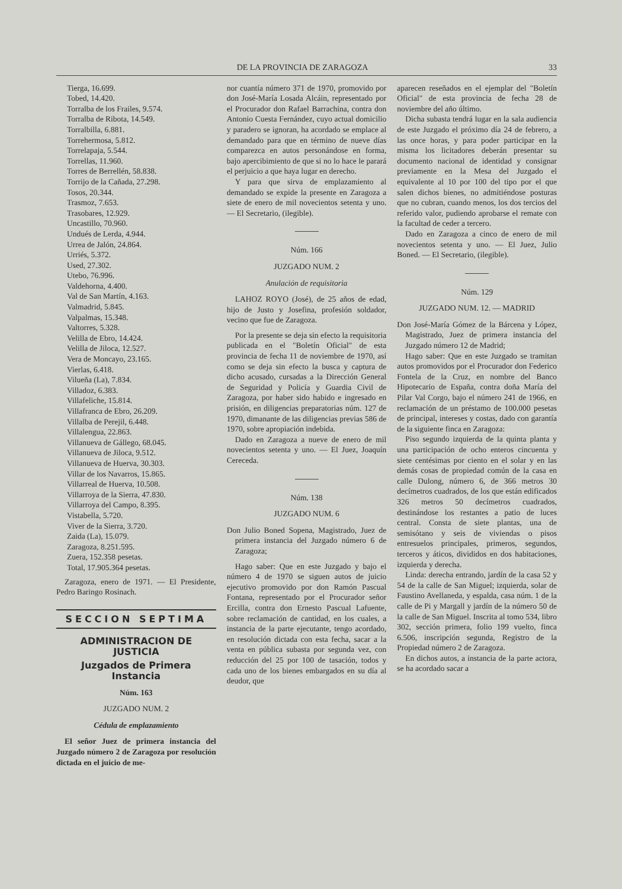DE LA PROVINCIA DE ZARAGOZA 33
Tierga, 16.699.
Tobed, 14.420.
Torralba de los Frailes, 9.574.
Torralba de Ribota, 14.549.
Torralbilla, 6.881.
Torrehermosa, 5.812.
Torrelapaja, 5.544.
Torrellas, 11.960.
Torres de Berrellén, 58.838.
Torrijo de la Cañada, 27.298.
Tosos, 20.344.
Trasmoz, 7.653.
Trasobares, 12.929.
Uncastillo, 70.960.
Undués de Lerda, 4.944.
Urrea de Jalón, 24.864.
Urriés, 5.372.
Used, 27.302.
Utebo, 76.996.
Valdehorna, 4.400.
Val de San Martín, 4.163.
Valmadrid, 5.845.
Valpalmas, 15.348.
Valtorres, 5.328.
Velilla de Ebro, 14.424.
Velilla de Jiloca, 12.527.
Vera de Moncayo, 23.165.
Vierlas, 6.418.
Vilueña (La), 7.834.
Villadoz, 6.383.
Villafeliche, 15.814.
Villafranca de Ebro, 26.209.
Villalba de Perejil, 6.448.
Villalengua, 22.863.
Villanueva de Gállego, 68.045.
Villanueva de Jiloca, 9.512.
Villanueva de Huerva, 30.303.
Villar de los Navarros, 15.865.
Villarreal de Huerva, 10.508.
Villarroya de la Sierra, 47.830.
Villarroya del Campo, 8.395.
Vistabella, 5.720.
Viver de la Sierra, 3.720.
Zaida (La), 15.079.
Zaragoza, 8.251.595.
Zuera, 152.358 pesetas.
Total, 17.905.364 pesetas.
Zaragoza, enero de 1971. — El Presidente, Pedro Baringo Rosinach.
SECCION SEPTIMA
ADMINISTRACION DE JUSTICIA
Juzgados de Primera Instancia
Núm. 163
JUZGADO NUM. 2
Cédula de emplazamiento
El señor Juez de primera instancia del Juzgado número 2 de Zaragoza por resolución dictada en el juicio de me-
nor cuantía número 371 de 1970, promovido por don José-María Losada Alcáin, representado por el Procurador don Rafael Barrachina, contra don Antonio Cuesta Fernández, cuyo actual domicilio y paradero se ignoran, ha acordado se emplace al demandado para que en término de nueve días comparezca en autos personándose en forma, bajo apercibimiento de que si no lo hace le parará el perjuicio a que haya lugar en derecho.
Y para que sirva de emplazamiento al demandado se expide la presente en Zaragoza a siete de enero de mil novecientos setenta y uno. — El Secretario, (ilegible).
Núm. 166
JUZGADO NUM. 2
Anulación de requisitoria
LAHOZ ROYO (José), de 25 años de edad, hijo de Justo y Josefina, profesión soldador, vecino que fue de Zaragoza.
Por la presente se deja sin efecto la requisitoria publicada en el "Boletín Oficial" de esta provincia de fecha 11 de noviembre de 1970, así como se deja sin efecto la busca y captura de dicho acusado, cursadas a la Dirección General de Seguridad y Policía y Guardia Civil de Zaragoza, por haber sido habido e ingresado en prisión, en diligencias preparatorias núm. 127 de 1970, dimanante de las diligencias previas 586 de 1970, sobre apropiación indebida.
Dado en Zaragoza a nueve de enero de mil novecientos setenta y uno. — El Juez, Joaquín Cereceda.
Núm. 138
JUZGADO NUM. 6
Don Julio Boned Sopena, Magistrado, Juez de primera instancia del Juzgado número 6 de Zaragoza;
Hago saber: Que en este Juzgado y bajo el número 4 de 1970 se siguen autos de juicio ejecutivo promovido por don Ramón Pascual Fontana, representado por el Procurador señor Ercilla, contra don Ernesto Pascual Lafuente, sobre reclamación de cantidad, en los cuales, a instancia de la parte ejecutante, tengo acordado, en resolución dictada con esta fecha, sacar a la venta en pública subasta por segunda vez, con reducción del 25 por 100 de tasación, todos y cada uno de los bienes embargados en su día al deudor, que
aparecen reseñados en el ejemplar del "Boletín Oficial" de esta provincia de fecha 28 de noviembre del año último.
Dicha subasta tendrá lugar en la sala audiencia de este Juzgado el próximo día 24 de febrero, a las once horas, y para poder participar en la misma los licitadores deberán presentar su documento nacional de identidad y consignar previamente en la Mesa del Juzgado el equivalente al 10 por 100 del tipo por el que salen dichos bienes, no admitiéndose posturas que no cubran, cuando menos, los dos tercios del referido valor, pudiendo aprobarse el remate con la facultad de ceder a tercero.
Dado en Zaragoza a cinco de enero de mil novecientos setenta y uno. — El Juez, Julio Boned. — El Secretario, (ilegible).
Núm. 129
JUZGADO NUM. 12. — MADRID
Don José-María Gómez de la Bárcena y López, Magistrado, Juez de primera instancia del Juzgado número 12 de Madrid;
Hago saber: Que en este Juzgado se tramitan autos promovidos por el Procurador don Federico Fontela de la Cruz, en nombre del Banco Hipotecario de España, contra doña María del Pilar Val Corgo, bajo el número 241 de 1966, en reclamación de un préstamo de 100.000 pesetas de principal, intereses y costas, dado con garantía de la siguiente finca en Zaragoza:
Piso segundo izquierda de la quinta planta y una participación de ocho enteros cincuenta y siete centésimas por ciento en el solar y en las demás cosas de propiedad común de la casa en calle Dulong, número 6, de 366 metros 30 decímetros cuadrados, de los que están edificados 326 metros 50 decímetros cuadrados, destinándose los restantes a patio de luces central. Consta de siete plantas, una de semisótano y seis de viviendas o pisos entresuelos principales, primeros, segundos, terceros y áticos, divididos en dos habitaciones, izquierda y derecha.
Linda: derecha entrando, jardín de la casa 52 y 54 de la calle de San Miguel; izquierda, solar de Faustino Avellaneda, y espalda, casa núm. 1 de la calle de Pi y Margall y jardín de la número 50 de la calle de San Miguel. Inscrita al tomo 534, libro 302, sección primera, folio 199 vuelto, finca 6.506, inscripción segunda, Registro de la Propiedad número 2 de Zaragoza.
En dichos autos, a instancia de la parte actora, se ha acordado sacar a